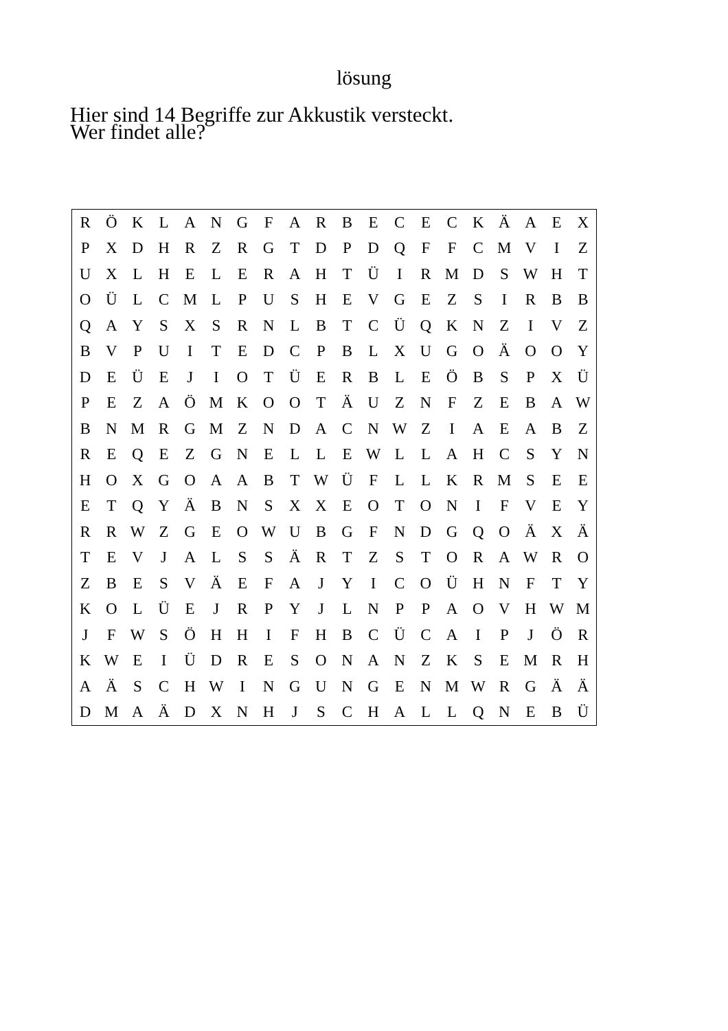lösung
Hier sind 14 Begriffe zur Akkustik versteckt.
Wer findet alle?
| R | Ö | K | L | A | N | G | F | A | R | B | E | C | E | C | K | Ä | A | E | X |
| P | X | D | H | R | Z | R | G | T | D | P | D | Q | F | F | C | M | V | I | Z |
| U | X | L | H | E | L | E | R | A | H | T | Ü | I | R | M | D | S | W | H | T |
| O | Ü | L | C | M | L | P | U | S | H | E | V | G | E | Z | S | I | R | B | B |
| Q | A | Y | S | X | S | R | N | L | B | T | C | Ü | Q | K | N | Z | I | V | Z |
| B | V | P | U | I | T | E | D | C | P | B | L | X | U | G | O | Ä | O | O | Y |
| D | E | Ü | E | J | I | O | T | Ü | E | R | B | L | E | Ö | B | S | P | X | Ü |
| P | E | Z | A | Ö | M | K | O | O | T | Ä | U | Z | N | F | Z | E | B | A | W |
| B | N | M | R | G | M | Z | N | D | A | C | N | W | Z | I | A | E | A | B | Z |
| R | E | Q | E | Z | G | N | E | L | L | E | W | L | L | A | H | C | S | Y | N |
| H | O | X | G | O | A | A | B | T | W | Ü | F | L | L | K | R | M | S | E | E |
| E | T | Q | Y | Ä | B | N | S | X | X | E | O | T | O | N | I | F | V | E | Y |
| R | R | W | Z | G | E | O | W | U | B | G | F | N | D | G | Q | O | Ä | X | Ä |
| T | E | V | J | A | L | S | S | Ä | R | T | Z | S | T | O | R | A | W | R | O |
| Z | B | E | S | V | Ä | E | F | A | J | Y | I | C | O | Ü | H | N | F | T | Y |
| K | O | L | Ü | E | J | R | P | Y | J | L | N | P | P | A | O | V | H | W | M |
| J | F | W | S | Ö | H | H | I | F | H | B | C | Ü | C | A | I | P | J | Ö | R |
| K | W | E | I | Ü | D | R | E | S | O | N | A | N | Z | K | S | E | M | R | H |
| A | Ä | S | C | H | W | I | N | G | U | N | G | E | N | M | W | R | G | Ä | Ä |
| D | M | A | Ä | D | X | N | H | J | S | C | H | A | L | L | Q | N | E | B | Ü |